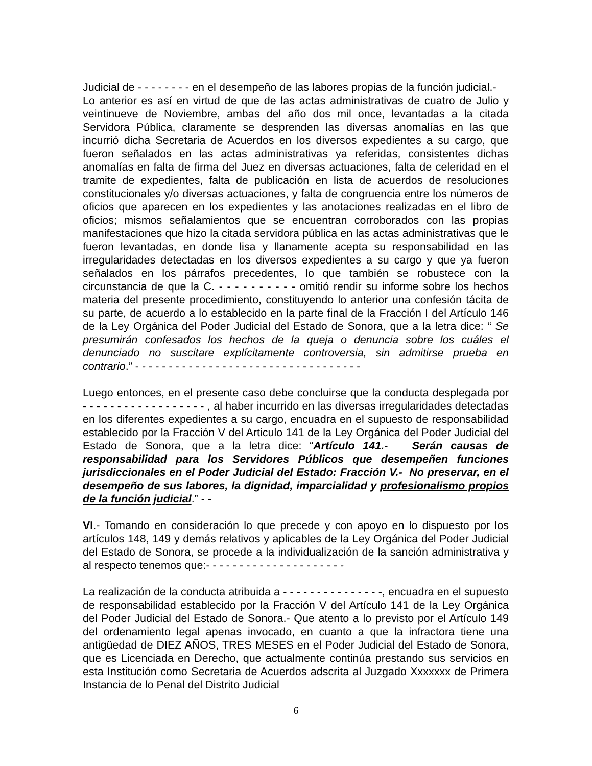Judicial de - - - - - - - - en el desempeño de las labores propias de la función judicial.- Lo anterior es así en virtud de que de las actas administrativas de cuatro de Julio y veintinueve de Noviembre, ambas del año dos mil once, levantadas a la citada Servidora Pública, claramente se desprenden las diversas anomalías en las que incurrió dicha Secretaria de Acuerdos en los diversos expedientes a su cargo, que fueron señalados en las actas administrativas ya referidas, consistentes dichas anomalías en falta de firma del Juez en diversas actuaciones, falta de celeridad en el tramite de expedientes, falta de publicación en lista de acuerdos de resoluciones constitucionales y/o diversas actuaciones, y falta de congruencia entre los números de oficios que aparecen en los expedientes y las anotaciones realizadas en el libro de oficios; mismos señalamientos que se encuentran corroborados con las propias manifestaciones que hizo la citada servidora pública en las actas administrativas que le fueron levantadas, en donde lisa y llanamente acepta su responsabilidad en las irregularidades detectadas en los diversos expedientes a su cargo y que ya fueron señalados en los párrafos precedentes, lo que también se robustece con la circunstancia de que la C. - - - - - - - - - - omitió rendir su informe sobre los hechos materia del presente procedimiento, constituyendo lo anterior una confesión tácita de su parte, de acuerdo a lo establecido en la parte final de la Fracción I del Artículo 146 de la Ley Orgánica del Poder Judicial del Estado de Sonora, que a la letra dice: “ Se presumirán confesados los hechos de la queja o denuncia sobre los cuáles el denunciado no suscitare explícitamente controversia, sin admitirse prueba en contrario.” - - - - - - - - - - - - - - - - - - - - - - - - - - - - - - - - - -
Luego entonces, en el presente caso debe concluirse que la conducta desplegada por - - - - - - - - - - - - - - - - - - , al haber incurrido en las diversas irregularidades detectadas en los diferentes expedientes a su cargo, encuadra en el supuesto de responsabilidad establecido por la Fracción V del Articulo 141 de la Ley Orgánica del Poder Judicial del Estado de Sonora, que a la letra dice: “Artículo 141.- Serán causas de responsabilidad para los Servidores Públicos que desempeñen funciones jurisdiccionales en el Poder Judicial del Estado: Fracción V.- No preservar, en el desempeño de sus labores, la dignidad, imparcialidad y profesionalismo propios de la función judicial.” - -
VI.- Tomando en consideración lo que precede y con apoyo en lo dispuesto por los artículos 148, 149 y demás relativos y aplicables de la Ley Orgánica del Poder Judicial del Estado de Sonora, se procede a la individualización de la sanción administrativa y al respecto tenemos que:- - - - - - - - - - - - - - - - - - - - -
La realización de la conducta atribuida a - - - - - - - - - - - - - - -, encuadra en el supuesto de responsabilidad establecido por la Fracción V del Artículo 141 de la Ley Orgánica del Poder Judicial del Estado de Sonora.- Que atento a lo previsto por el Artículo 149 del ordenamiento legal apenas invocado, en cuanto a que la infractora tiene una antigüedad de DIEZ AÑOS, TRES MESES en el Poder Judicial del Estado de Sonora, que es Licenciada en Derecho, que actualmente continúa prestando sus servicios en esta Institución como Secretaria de Acuerdos adscrita al Juzgado Xxxxxxx de Primera Instancia de lo Penal del Distrito Judicial
6